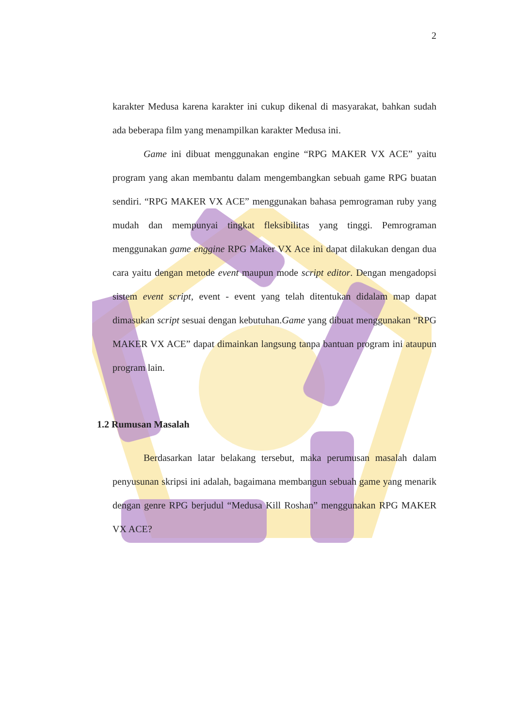2
karakter Medusa karena karakter ini cukup dikenal di masyarakat, bahkan sudah ada beberapa film yang menampilkan karakter Medusa ini.
Game ini dibuat menggunakan engine “RPG MAKER VX ACE” yaitu program yang akan membantu dalam mengembangkan sebuah game RPG buatan sendiri. “RPG MAKER VX ACE” menggunakan bahasa pemrograman ruby yang mudah dan mempunyai tingkat fleksibilitas yang tinggi. Pemrograman menggunakan game enggine RPG Maker VX Ace ini dapat dilakukan dengan dua cara yaitu dengan metode event maupun mode script editor. Dengan mengadopsi sistem event script, event - event yang telah ditentukan didalam map dapat dimasukan script sesuai dengan kebutuhan.Game yang dibuat menggunakan “RPG MAKER VX ACE” dapat dimainkan langsung tanpa bantuan program ini ataupun program lain.
1.2 Rumusan Masalah
Berdasarkan latar belakang tersebut, maka perumusan masalah dalam penyusunan skripsi ini adalah, bagaimana membangun sebuah game yang menarik dengan genre RPG berjudul “Medusa Kill Roshan” menggunakan RPG MAKER VX ACE?